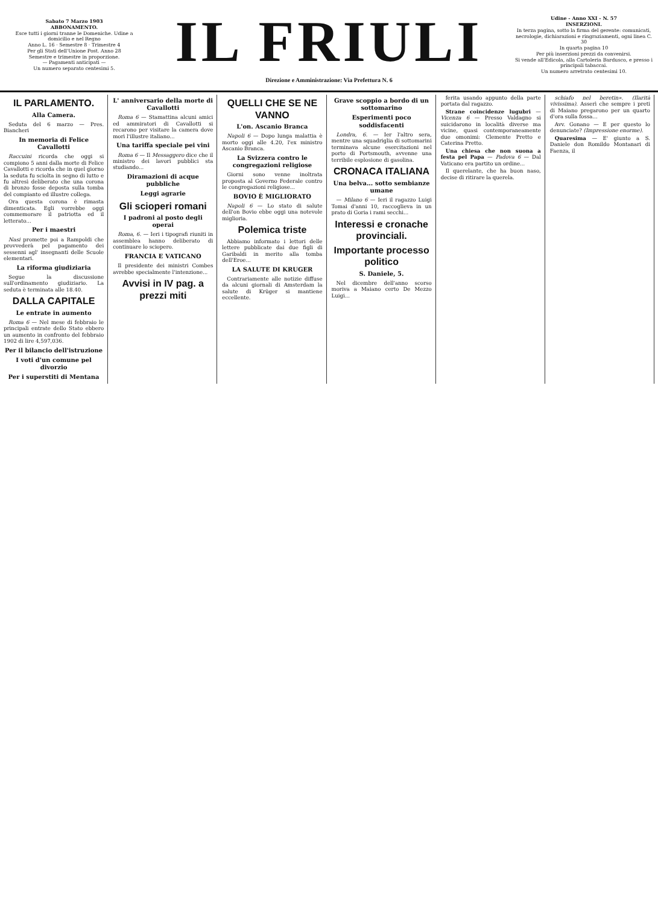Sabato 7 Marzo 1903
ABBONAMENTO.
Esce tutti i giorni tranne le Domeniche. Udine a domicilio e nel Regno
Anno L. 16 · Semestre 8 · Trimestre 4
Per gli Stati dell'Unione Post. Anno 28
Semestre e trimestre in proporzione.
— Pagamenti anticipati —
Un numero separato centesimi 5.
IL FRIULI
Direzione e Amministrazione: Via Prefettura N. 6
Udine - Anno XXI - N. 57
INSERZIONI.
In terza pagina, sotto la firma del gerente: comunicati, necrologie, dichiarazioni e ringraziamenti, ogni linea C. 30
In quarta pagina 10
Per più inserzioni prezzi da convenirsi.
Si vende all'Edicola, alla Cartoleria Bardusco, e presso i principali tabaccai.
Un numero arretrato centesimi 10.
IL PARLAMENTO.
Alla Camera.
Seduta del 6 marzo — Pres. Biancheri
In memoria di Felice Cavallotti
Raccuini ricorda che oggi si compiono 5 anni dalla morte di Felice Cavallotti e ricorda che in quel giorno la seduta fu sciolta in segno di lutto e fu altresì deliberato che una corona di bronzo fosse deposta sulla tomba del compianto ed illustre collega.
Ora questa corona è rimasta dimenticata. Egli vorrebbe oggi commemorare il patriotta ed il letterato...
Per i maestri
Nasi promette poi a Rampoldi che provvederà pel pagamento dei sessenni agl' insegnanti delle Scuole elementari.
La riforma giudiziaria
Segue la discussione sull'ordinamento giudiziario. La seduta è terminata alle 18.40.
DALLA CAPITALE
Le entrate in aumento
Roma 6 — Nel mese di febbraio le principali entrate dello Stato ebbero un aumento in confronto del febbraio 1902 di lire 4,597,036.
Per il bilancio dell'istruzione
I voti d'un comune pel divorzio
Per i superstiti di Mentana
L' anniversario della morte di Cavallotti
Roma 6 — Stamattina alcuni amici ed ammiratori di Cavallotti si recarono per visitare la camera dove morì l'illustre italiano...
Una tariffa speciale pei vini
Roma 6 — Il Messaggero dice che il ministro dei lavori pubblici sta studiando...
Diramazioni di acque pubbliche
Leggi agrarie
Gli scioperi romani
I padroni al posto degli operai
Roma, 6. — Ieri i tipografi riuniti in assemblea hanno deliberato di continuare lo sciopero.
FRANCIA E VATICANO
Il presidente dei ministri Combes avrebbe specialmente l'intenzione...
Avvisi in IV pag. a prezzi miti
QUELLI CHE SE NE VANNO
L'on. Ascanio Branca
Napoli 6 — Dopo lunga malattia è morto oggi alle 4.20, l'ex ministro Ascanio Branca.
La Svizzera contro le congregazioni religiose
Giorni sono venne inoltrata proposta al Governo Federale contro le congregazioni religiose...
BOVIO È MIGLIORATO
Napoli 6 — Lo stato di salute dell'on Bovio ebbe oggi una notevole miglioria.
Polemica triste
Abbiamo informato i lettori delle lettere pubblicate dai due figli di Garibaldi in merito alla tomba dell'Eroe...
LA SALUTE DI KRUGER
Contrariamente alle notizie diffuse da alcuni giornali di Amsterdam la salute di Krüger si mantiene eccellente.
Grave scoppio a bordo di un sottomarino
Esperimenti poco soddisfacenti
Londra, 6. — Ier l'altro sera, mentre una squadriglia di sottomarini terminava alcune esercitazioni nel porto di Portsmouth, avvenne una terribile esplosione di gasolina.
CRONACA ITALIANA
Una belva... sotto sembianze umane
— Milano 6 — Ieri il ragazzo Luigi Tomai d'anni 10, raccoglieva in un prato di Goria i rami secchi...
Interessi e cronache provinciali.
Importante processo politico
S. Daniele, 5.
Nel dicembre dell'anno scorso moriva a Maiano certo De Mezzo Luigi...
ferita usando appunto della parte portata dal ragazzo.
Strane coincidenze lugubri — Vicenza 6 — Presso Valdagno si suicidarono in località diverse ma vicine, quasi contemporaneamente due omonimi: Clemente Pretto e Caterina Pretto.
Una chiesa che non suona a festa pel Papa — Padova 6 — Dal Vaticano era partito un ordine...
Il querelante, che ha buon naso, decise di ritirare la querela.
schiafo nel beretin». (Ilarità vivissima). Asserì che sempre i preti di Maiano pregarono per un quarto d'ora sulla fossa...
Avv. Gonano — E per questo lo denunciate? (Impressione enorme).
Quaresima — E' giunto a S. Daniele don Romildo Montanari di Faenza, il